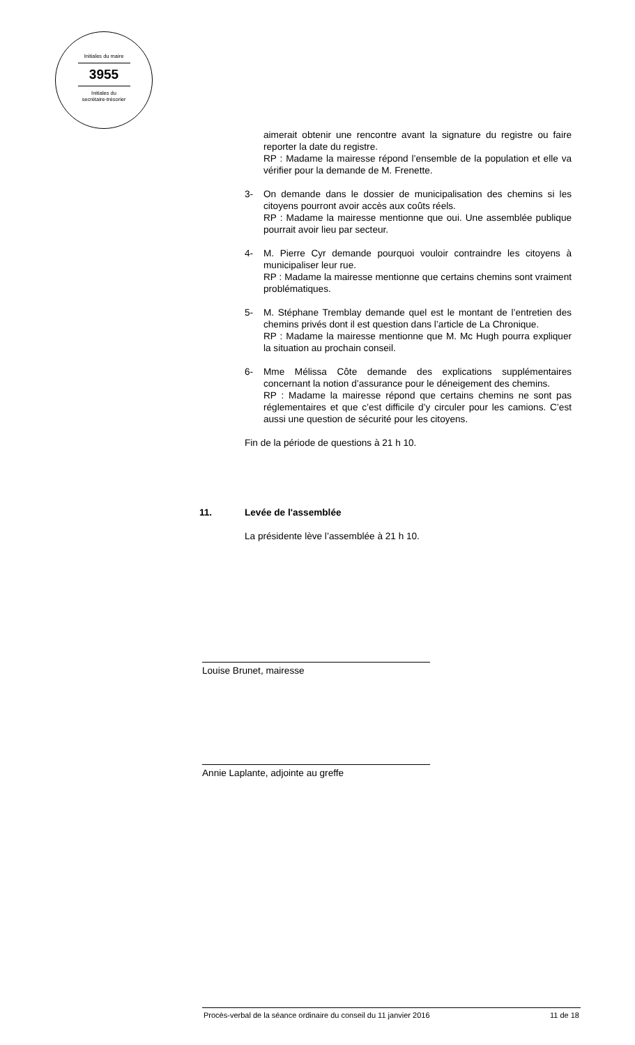Initiales du maire
3955
Initiales du
secrétaire-trésorier
aimerait obtenir une rencontre avant la signature du registre ou faire reporter la date du registre.
RP : Madame la mairesse répond l’ensemble de la population et elle va vérifier pour la demande de M. Frenette.
3- On demande dans le dossier de municipalisation des chemins si les citoyens pourront avoir accès aux coûts réels.
RP : Madame la mairesse mentionne que oui. Une assemblée publique pourrait avoir lieu par secteur.
4- M. Pierre Cyr demande pourquoi vouloir contraindre les citoyens à municipaliser leur rue.
RP : Madame la mairesse mentionne que certains chemins sont vraiment problématiques.
5- M. Stéphane Tremblay demande quel est le montant de l’entretien des chemins privés dont il est question dans l’article de La Chronique.
RP : Madame la mairesse mentionne que M. Mc Hugh pourra expliquer la situation au prochain conseil.
6- Mme Mélissa Côte demande des explications supplémentaires concernant la notion d’assurance pour le déneigement des chemins.
RP : Madame la mairesse répond que certains chemins ne sont pas réglementaires et que c’est difficile d’y circuler pour les camions. C’est aussi une question de sécurité pour les citoyens.
Fin de la période de questions à 21 h 10.
11. Levée de l'assemblée
La présidente lève l’assemblée à 21 h 10.
Louise Brunet, mairesse
Annie Laplante, adjointe au greffe
Procès-verbal de la séance ordinaire du conseil du 11 janvier 2016 11 de 18